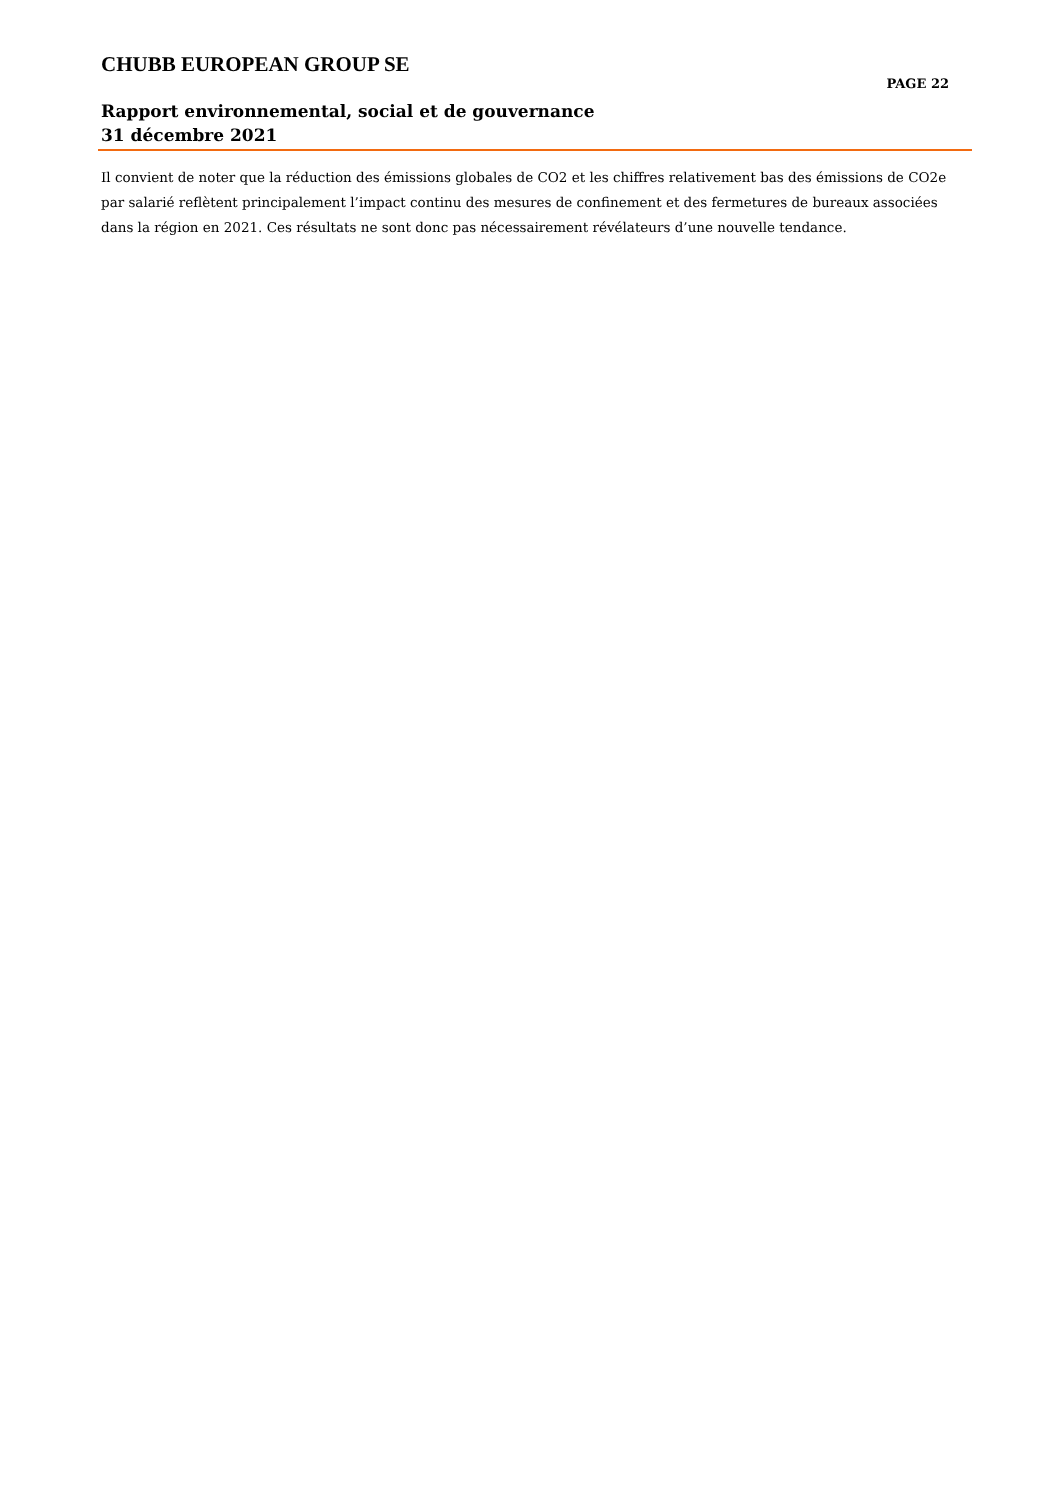CHUBB EUROPEAN GROUP SE
PAGE 22
Rapport environnemental, social et de gouvernance
31 décembre 2021
Il convient de noter que la réduction des émissions globales de CO2 et les chiffres relativement bas des émissions de CO2e par salarié reflètent principalement l’impact continu des mesures de confinement et des fermetures de bureaux associées dans la région en 2021. Ces résultats ne sont donc pas nécessairement révélateurs d’une nouvelle tendance.